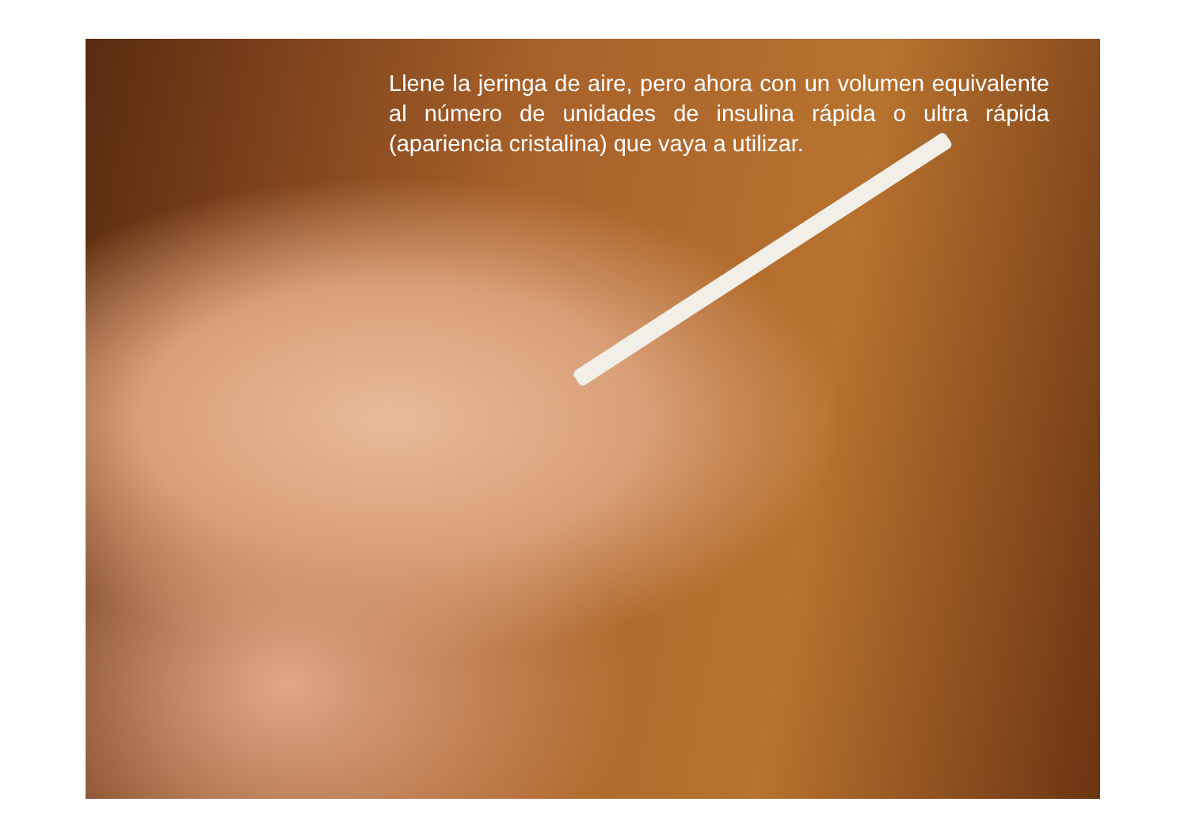Llene la jeringa de aire, pero ahora con un volumen equivalente al número de unidades de insulina rápida o ultra rápida (apariencia cristalina) que vaya a utilizar.